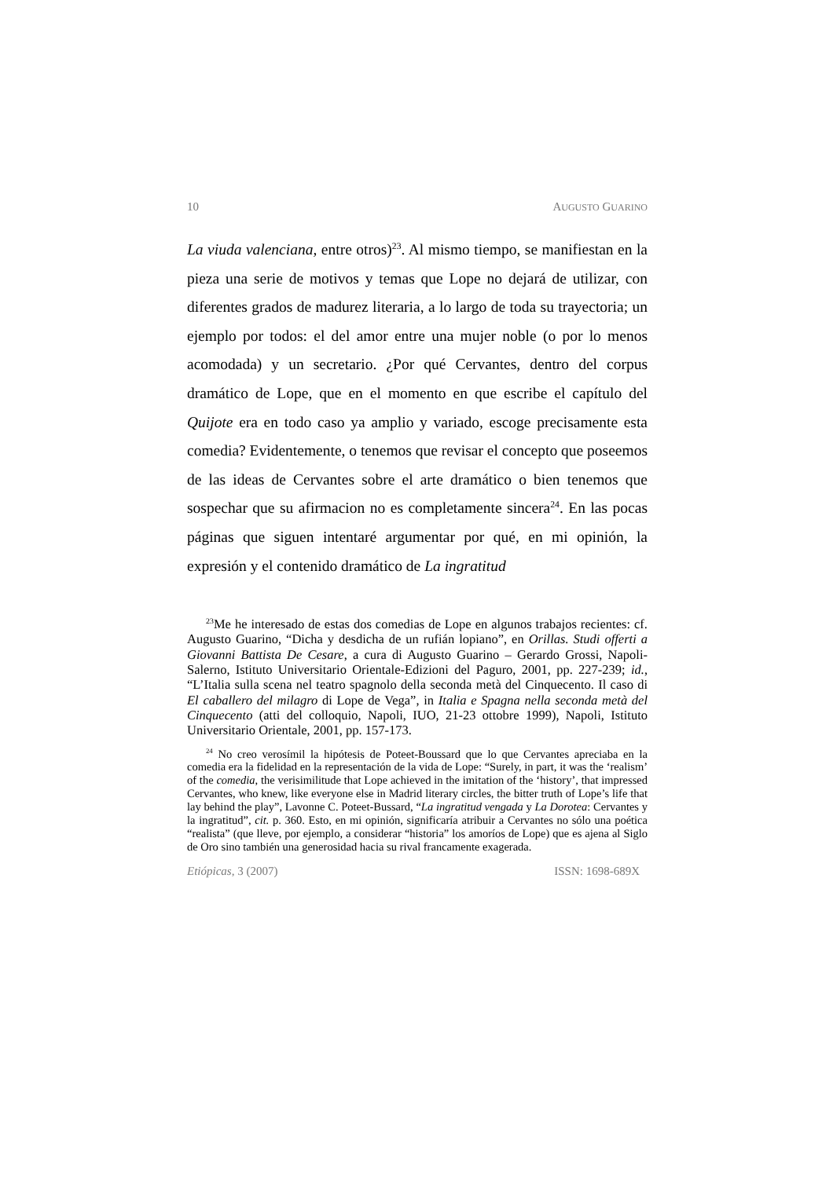10 AUGUSTO GUARINO
La viuda valenciana, entre otros)<sup>23</sup>. Al mismo tiempo, se manifiestan en la pieza una serie de motivos y temas que Lope no dejará de utilizar, con diferentes grados de madurez literaria, a lo largo de toda su trayectoria; un ejemplo por todos: el del amor entre una mujer noble (o por lo menos acomodada) y un secretario. ¿Por qué Cervantes, dentro del corpus dramático de Lope, que en el momento en que escribe el capítulo del Quijote era en todo caso ya amplio y variado, escoge precisamente esta comedia? Evidentemente, o tenemos que revisar el concepto que poseemos de las ideas de Cervantes sobre el arte dramático o bien tenemos que sospechar que su afirmacion no es completamente sincera<sup>24</sup>. En las pocas páginas que siguen intentaré argumentar por qué, en mi opinión, la expresión y el contenido dramático de La ingratitud
<sup>23</sup> Me he interesado de estas dos comedias de Lope en algunos trabajos recientes: cf. Augusto Guarino, “Dicha y desdicha de un rufián lopiano”, en Orillas. Studi offerti a Giovanni Battista De Cesare, a cura di Augusto Guarino – Gerardo Grossi, Napoli-Salerno, Istituto Universitario Orientale-Edizioni del Paguro, 2001, pp. 227-239; id., “L’Italia sulla scena nel teatro spagnolo della seconda metà del Cinquecento. Il caso di El caballero del milagro di Lope de Vega”, in Italia e Spagna nella seconda metà del Cinquecento (atti del colloquio, Napoli, IUO, 21-23 ottobre 1999), Napoli, Istituto Universitario Orientale, 2001, pp. 157-173.
<sup>24</sup> No creo verosímil la hipótesis de Poteet-Boussard que lo que Cervantes apreciaba en la comedia era la fidelidad en la representación de la vida de Lope: “Surely, in part, it was the ‘realism’ of the comedia, the verisimilitude that Lope achieved in the imitation of the ‘history’, that impressed Cervantes, who knew, like everyone else in Madrid literary circles, the bitter truth of Lope’s life that lay behind the play”, Lavonne C. Poteet-Bussard, “La ingratitud vengada y La Dorotea: Cervantes y la ingratitud”, cit. p. 360. Esto, en mi opinión, significaría atribuir a Cervantes no sólo una poética “realista” (que lleve, por ejemplo, a considerar “historia” los amoríos de Lope) que es ajena al Siglo de Oro sino también una generosidad hacia su rival francamente exagerada.
Etiópicas, 3 (2007) ISSN: 1698-689X